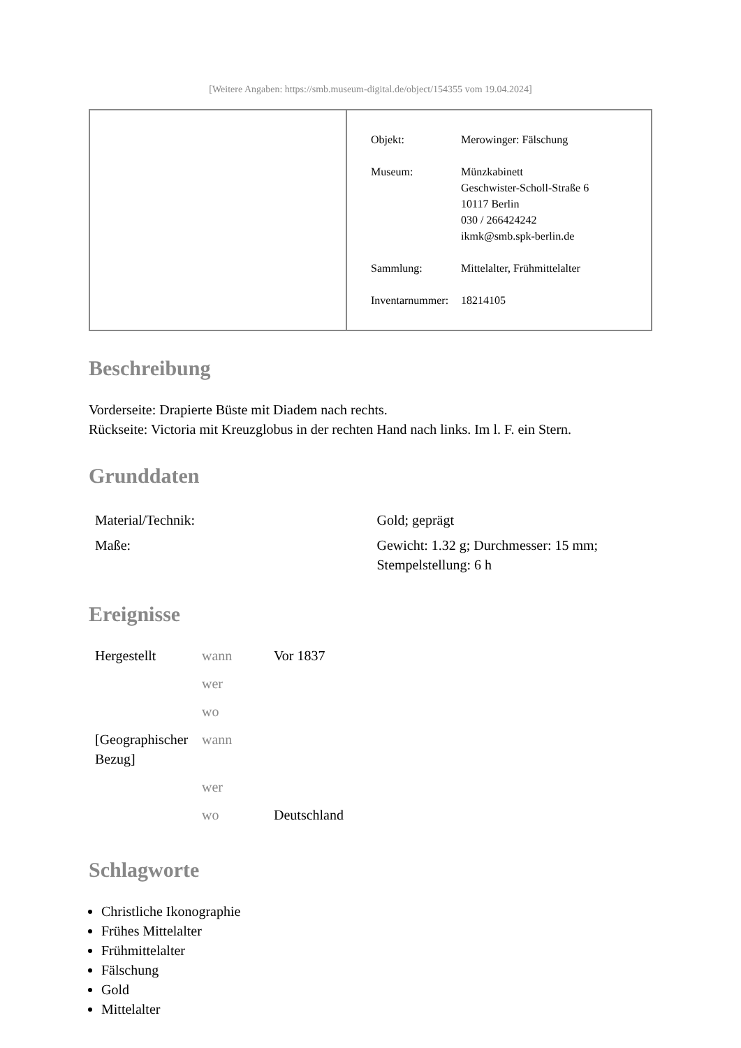[Weitere Angaben: https://smb.museum-digital.de/object/154355 vom 19.04.2024]
| Objekt: | Merowinger: Fälschung |
| Museum: | Münzkabinett Geschwister-Scholl-Straße 6 10117 Berlin 030 / 266424242 ikmk@smb.spk-berlin.de |
| Sammlung: | Mittelalter, Frühmittelalter |
| Inventarnummer: | 18214105 |
Beschreibung
Vorderseite: Drapierte Büste mit Diadem nach rechts.
Rückseite: Victoria mit Kreuzglobus in der rechten Hand nach links. Im l. F. ein Stern.
Grunddaten
| Material/Technik: | Gold; geprägt |
| Maße: | Gewicht: 1.32 g; Durchmesser: 15 mm; Stempelstellung: 6 h |
Ereignisse
| Hergestellt | wann | Vor 1837 |
| | wer | |
| | wo | |
| [Geographischer Bezug] | wann | |
| | wer | |
| | wo | Deutschland |
Schlagworte
Christliche Ikonographie
Frühes Mittelalter
Frühmittelalter
Fälschung
Gold
Mittelalter